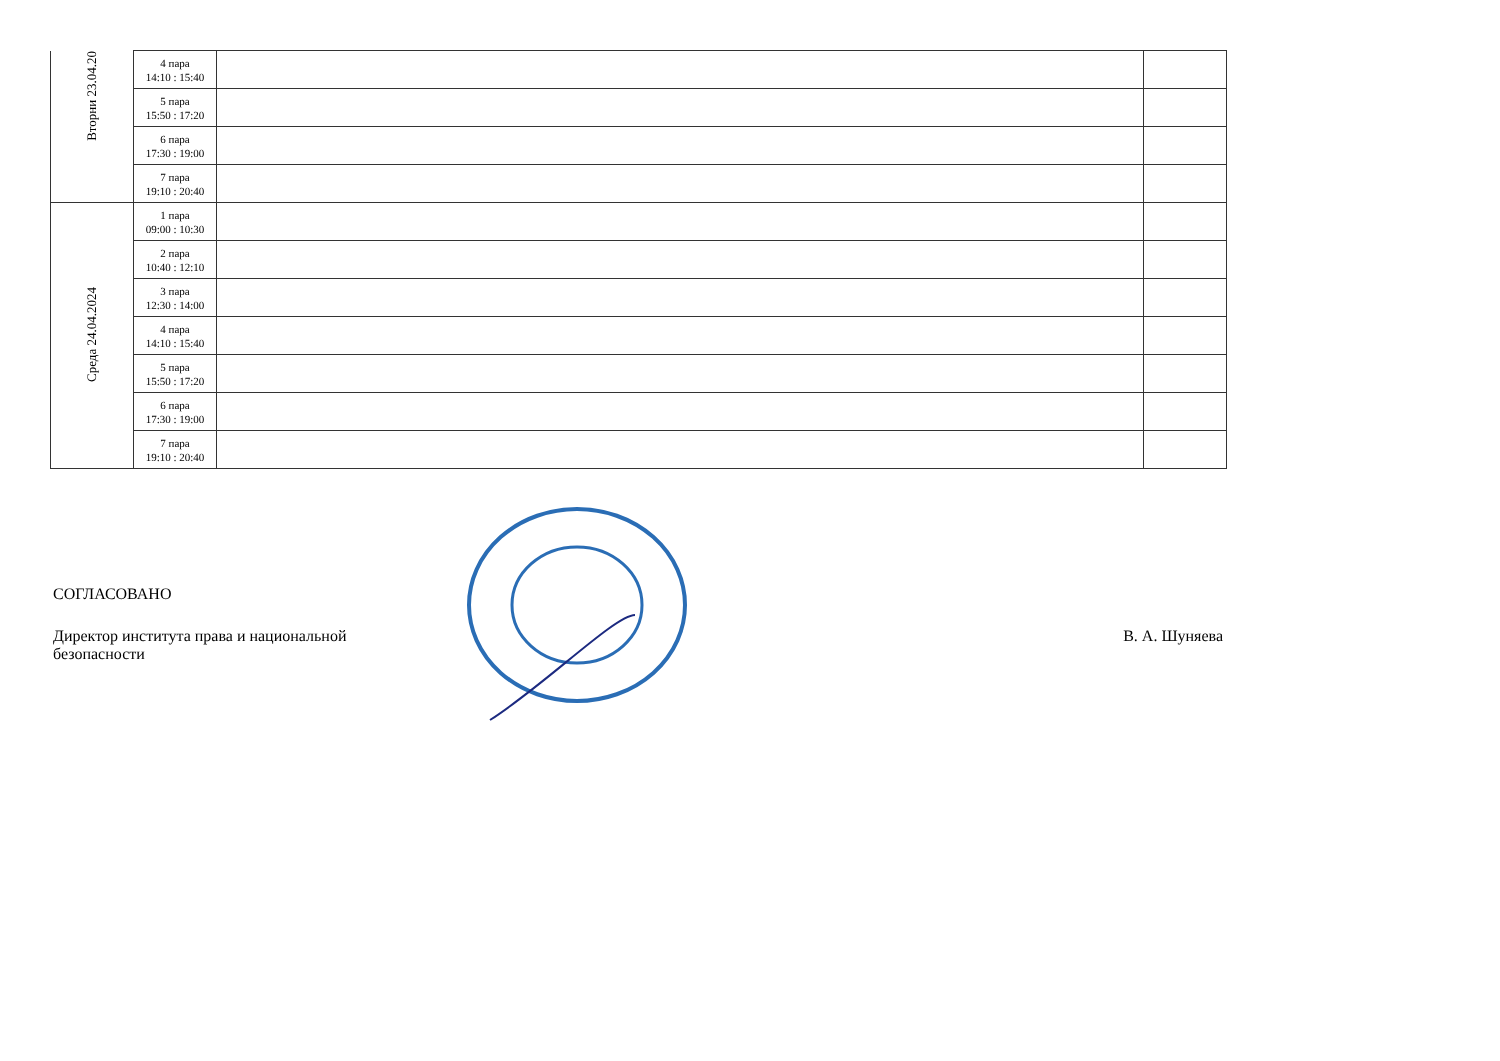| Вторни 23.04.20 | 4 пара 14:10 : 15:40 | | |
| | 5 пара 15:50 : 17:20 | | |
| | 6 пара 17:30 : 19:00 | | |
| | 7 пара 19:10 : 20:40 | | |
| Среда 24.04.2024 | 1 пара 09:00 : 10:30 | | |
| | 2 пара 10:40 : 12:10 | | |
| | 3 пара 12:30 : 14:00 | | |
| | 4 пара 14:10 : 15:40 | | |
| | 5 пара 15:50 : 17:20 | | |
| | 6 пара 17:30 : 19:00 | | |
| | 7 пара 19:10 : 20:40 | | |
СОГЛАСОВАНО
Директор института права и национальной
безопасности
В. А. Шуняева